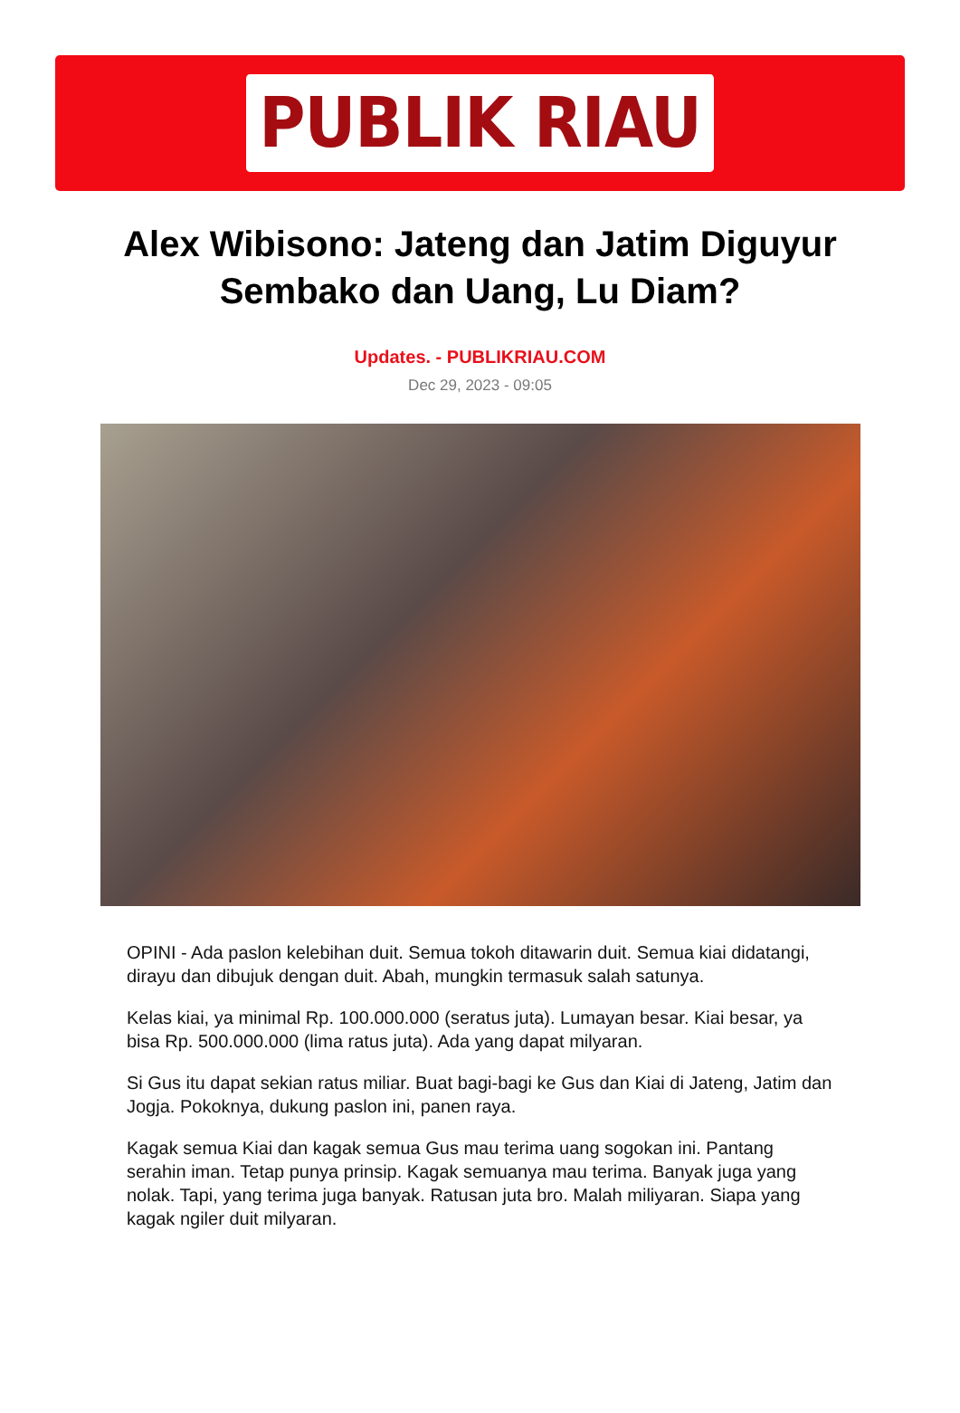PUBLIK RIAU
Alex Wibisono: Jateng dan Jatim Diguyur Sembako dan Uang, Lu Diam?
Updates. - PUBLIKRIAU.COM
Dec 29, 2023 - 09:05
OPINI - Ada paslon kelebihan duit. Semua tokoh ditawarin duit. Semua kiai didatangi, dirayu dan dibujuk dengan duit. Abah, mungkin termasuk salah satunya.
Kelas kiai, ya minimal Rp. 100.000.000 (seratus juta). Lumayan besar. Kiai besar, ya bisa Rp. 500.000.000 (lima ratus juta). Ada yang dapat milyaran.
Si Gus itu dapat sekian ratus miliar. Buat bagi-bagi ke Gus dan Kiai di Jateng, Jatim dan Jogja. Pokoknya, dukung paslon ini, panen raya.
Kagak semua Kiai dan kagak semua Gus mau terima uang sogokan ini. Pantang serahin iman. Tetap punya prinsip. Kagak semuanya mau terima. Banyak juga yang nolak. Tapi, yang terima juga banyak. Ratusan juta bro. Malah miliyaran. Siapa yang kagak ngiler duit milyaran.